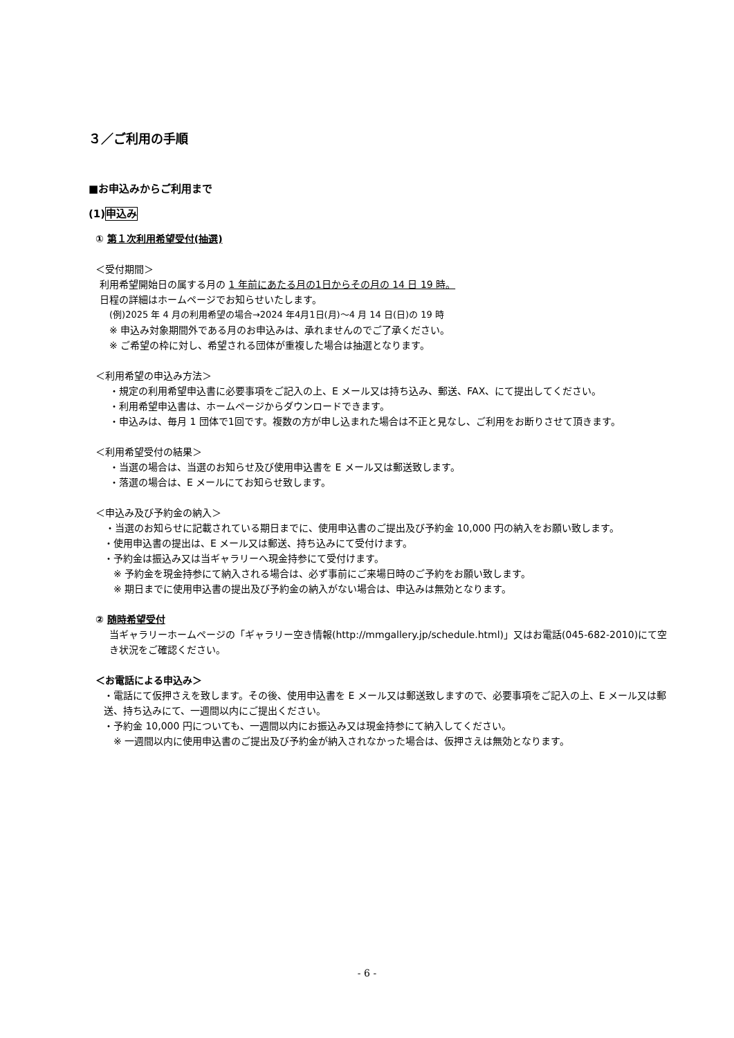３／ご利用の手順
■お申込みからご利用まで
(1)申込み
① 第１次利用希望受付(抽選)
＜受付期間＞
利用希望開始日の属する月の 1 年前にあたる月の1日からその月の 14 日 19 時。
日程の詳細はホームページでお知らせいたします。
(例)2025 年 4 月の利用希望の場合→2024 年4月1日(月)～4 月 14 日(日)の 19 時
※ 申込み対象期間外である月のお申込みは、承れませんのでご了承ください。
※ ご希望の枠に対し、希望される団体が重複した場合は抽選となります。
＜利用希望の申込み方法＞
・規定の利用希望申込書に必要事項をご記入の上、E メール又は持ち込み、郵送、FAX、にて提出してください。
・利用希望申込書は、ホームページからダウンロードできます。
・申込みは、毎月 1 団体で1回です。複数の方が申し込まれた場合は不正と見なし、ご利用をお断りさせて頂きます。
＜利用希望受付の結果＞
・当選の場合は、当選のお知らせ及び使用申込書を E メール又は郵送致します。
・落選の場合は、E メールにてお知らせ致します。
＜申込み及び予約金の納入＞
・当選のお知らせに記載されている期日までに、使用申込書のご提出及び予約金 10,000 円の納入をお願い致します。
・使用申込書の提出は、E メール又は郵送、持ち込みにて受付けます。
・予約金は振込み又は当ギャラリーへ現金持参にて受付けます。
※ 予約金を現金持参にて納入される場合は、必ず事前にご来場日時のご予約をお願い致します。
※ 期日までに使用申込書の提出及び予約金の納入がない場合は、申込みは無効となります。
② 随時希望受付
当ギャラリーホームページの「ギャラリー空き情報(http://mmgallery.jp/schedule.html)」又はお電話(045-682-2010)にて空き状況をご確認ください。
＜お電話による申込み＞
・電話にて仮押さえを致します。その後、使用申込書を E メール又は郵送致しますので、必要事項をご記入の上、E メール又は郵送、持ち込みにて、一週間以内にご提出ください。
・予約金 10,000 円についても、一週間以内にお振込み又は現金持参にて納入してください。
※ 一週間以内に使用申込書のご提出及び予約金が納入されなかった場合は、仮押さえは無効となります。
- 6 -